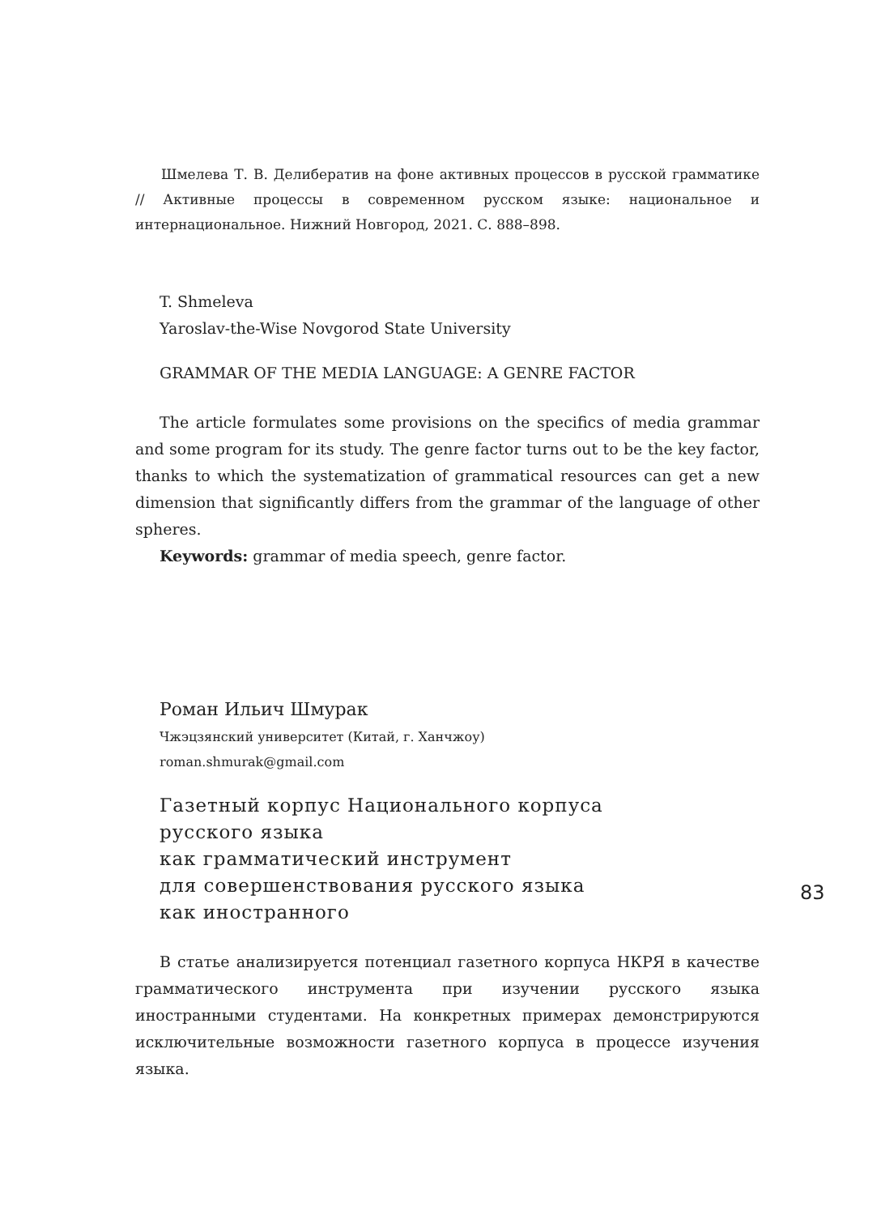Шмелева Т. В. Делибератив на фоне активных процессов в русской грамматике // Активные процессы в современном русском языке: национальное и интернациональное. Нижний Новгород, 2021. С. 888–898.
T. Shmeleva
Yaroslav-the-Wise Novgorod State University
GRAMMAR OF THE MEDIA LANGUAGE: A GENRE FACTOR
The article formulates some provisions on the specifics of media grammar and some program for its study. The genre factor turns out to be the key factor, thanks to which the systematization of grammatical resources can get a new dimension that significantly differs from the grammar of the language of other spheres.
Keywords: grammar of media speech, genre factor.
Роман Ильич Шмурак
Чжэцзянский университет (Китай, г. Ханчжоу)
roman.shmurak@gmail.com
Газетный корпус Национального корпуса
русского языка
как грамматический инструмент
для совершенствования русского языка
как иностранного
В статье анализируется потенциал газетного корпуса НКРЯ в качестве грамматического инструмента при изучении русского языка иностранными студентами. На конкретных примерах демонстрируются исключительные возможности газетного корпуса в процессе изучения языка.
83